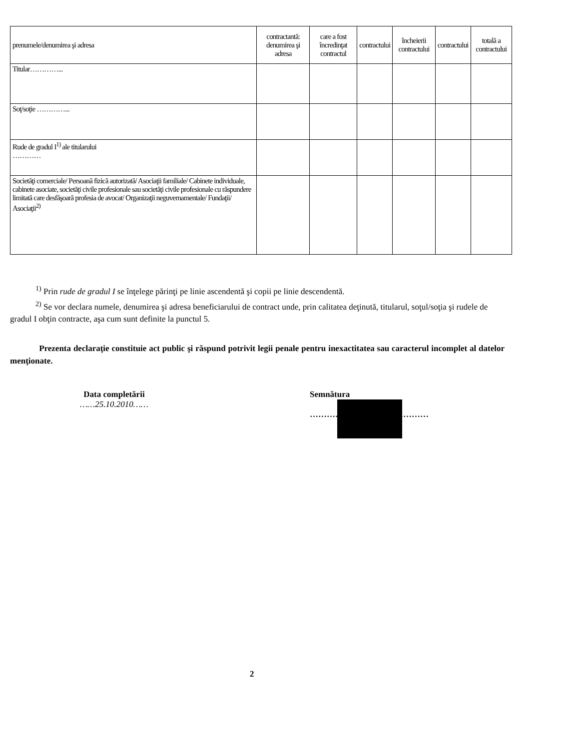| prenumele/denumirea şi adresa | contractantă: denumirea şi adresa | care a fost încredinţat contractul | contractului | încheierii contractului | contractului | totală a contractului |
| --- | --- | --- | --- | --- | --- | --- |
| Titular…………... | | | | | | |
| Soţ/soţie …………... | | | | | | |
| Rude de gradul I<sup>1)</sup> ale titularului ………… | | | | | | |
| Societăţi comerciale/ Persoană fizică autorizată/ Asociaţii familiale/ Cabinete individuale, cabinete asociate, societăţi civile profesionale sau societăţi civile profesionale cu răspundere limitată care desfăşoară profesia de avocat/ Organizaţii neguvernamentale/ Fundaţii/ Asociaţii<sup>2)</sup> | | | | | | |
<sup>1)</sup> Prin rude de gradul I se înţelege părinţi pe linie ascendentă şi copii pe linie descendentă.
<sup>2)</sup> Se vor declara numele, denumirea şi adresa beneficiarului de contract unde, prin calitatea deţinută, titularul, soţul/soţia şi rudele de gradul I obţin contracte, aşa cum sunt definite la punctul 5.
Prezenta declaraţie constituie act public şi răspund potrivit legii penale pentru inexactitatea sau caracterul incomplet al datelor menţionate.
Data completării
……25.10.2010……
Semnătura
……………………………………
2